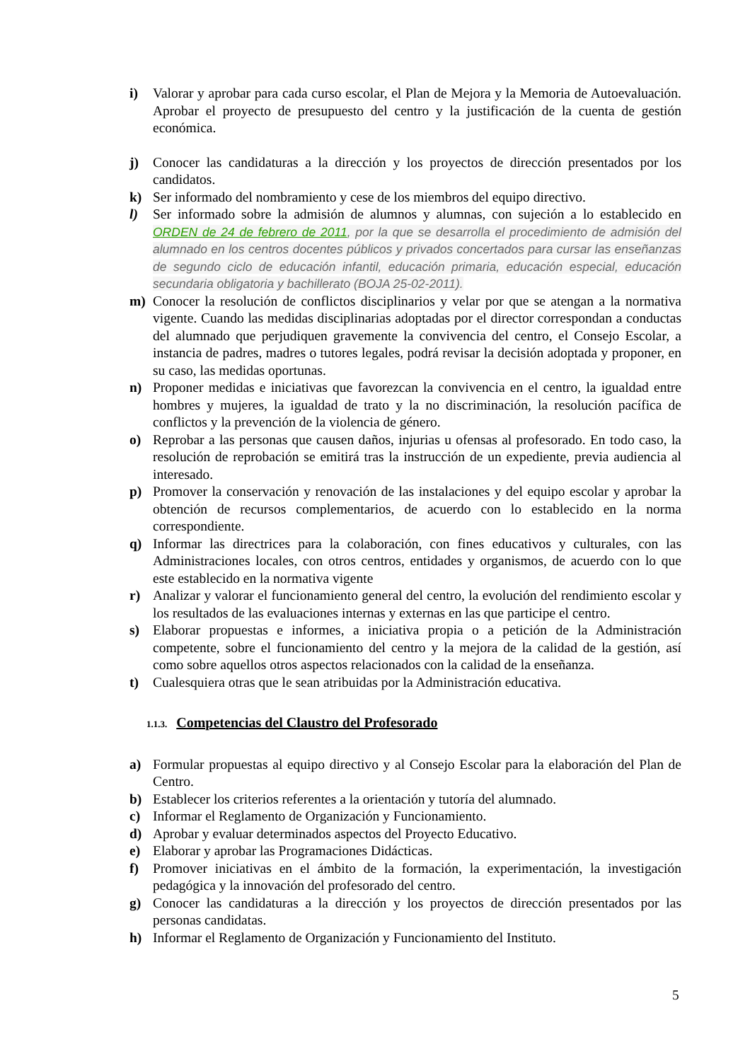i) Valorar y aprobar para cada curso escolar, el Plan de Mejora y la Memoria de Autoevaluación. Aprobar el proyecto de presupuesto del centro y la justificación de la cuenta de gestión económica.
j) Conocer las candidaturas a la dirección y los proyectos de dirección presentados por los candidatos.
k) Ser informado del nombramiento y cese de los miembros del equipo directivo.
l) Ser informado sobre la admisión de alumnos y alumnas, con sujeción a lo establecido en ORDEN de 24 de febrero de 2011, por la que se desarrolla el procedimiento de admisión del alumnado en los centros docentes públicos y privados concertados para cursar las enseñanzas de segundo ciclo de educación infantil, educación primaria, educación especial, educación secundaria obligatoria y bachillerato (BOJA 25-02-2011).
m) Conocer la resolución de conflictos disciplinarios y velar por que se atengan a la normativa vigente. Cuando las medidas disciplinarias adoptadas por el director correspondan a conductas del alumnado que perjudiquen gravemente la convivencia del centro, el Consejo Escolar, a instancia de padres, madres o tutores legales, podrá revisar la decisión adoptada y proponer, en su caso, las medidas oportunas.
n) Proponer medidas e iniciativas que favorezcan la convivencia en el centro, la igualdad entre hombres y mujeres, la igualdad de trato y la no discriminación, la resolución pacífica de conflictos y la prevención de la violencia de género.
o) Reprobar a las personas que causen daños, injurias u ofensas al profesorado. En todo caso, la resolución de reprobación se emitirá tras la instrucción de un expediente, previa audiencia al interesado.
p) Promover la conservación y renovación de las instalaciones y del equipo escolar y aprobar la obtención de recursos complementarios, de acuerdo con lo establecido en la norma correspondiente.
q) Informar las directrices para la colaboración, con fines educativos y culturales, con las Administraciones locales, con otros centros, entidades y organismos, de acuerdo con lo que este establecido en la normativa vigente
r) Analizar y valorar el funcionamiento general del centro, la evolución del rendimiento escolar y los resultados de las evaluaciones internas y externas en las que participe el centro.
s) Elaborar propuestas e informes, a iniciativa propia o a petición de la Administración competente, sobre el funcionamiento del centro y la mejora de la calidad de la gestión, así como sobre aquellos otros aspectos relacionados con la calidad de la enseñanza.
t) Cualesquiera otras que le sean atribuidas por la Administración educativa.
1.1.3. Competencias del Claustro del Profesorado
a) Formular propuestas al equipo directivo y al Consejo Escolar para la elaboración del Plan de Centro.
b) Establecer los criterios referentes a la orientación y tutoría del alumnado.
c) Informar el Reglamento de Organización y Funcionamiento.
d) Aprobar y evaluar determinados aspectos del Proyecto Educativo.
e) Elaborar y aprobar las Programaciones Didácticas.
f) Promover iniciativas en el ámbito de la formación, la experimentación, la investigación pedagógica y la innovación del profesorado del centro.
g) Conocer las candidaturas a la dirección y los proyectos de dirección presentados por las personas candidatas.
h) Informar el Reglamento de Organización y Funcionamiento del Instituto.
5